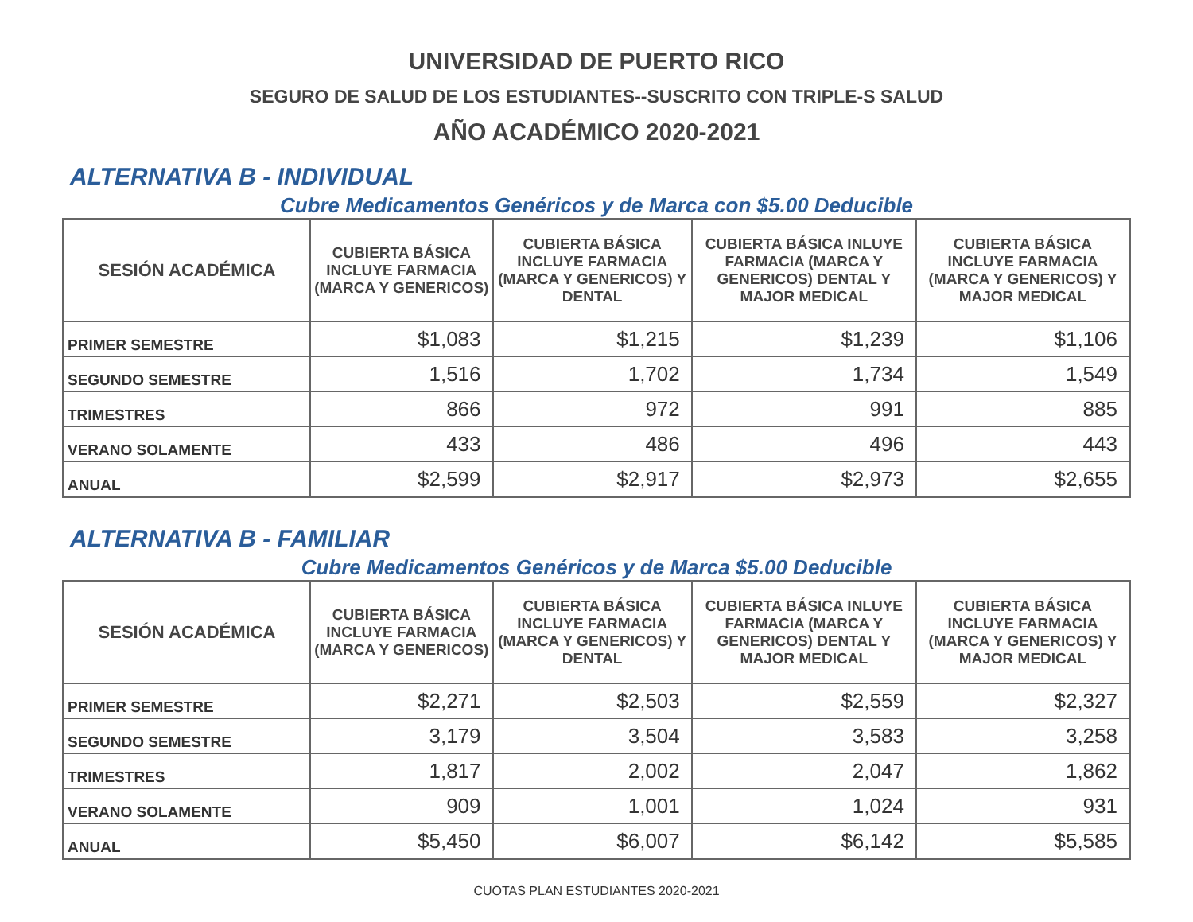UNIVERSIDAD DE PUERTO RICO
SEGURO DE SALUD DE LOS ESTUDIANTES--SUSCRITO CON TRIPLE-S SALUD
AÑO ACADÉMICO 2020-2021
ALTERNATIVA B - INDIVIDUAL
Cubre Medicamentos Genéricos y de Marca con $5.00 Deducible
| SESIÓN ACADÉMICA | CUBIERTA BÁSICA INCLUYE FARMACIA (MARCA Y GENERICOS) | CUBIERTA BÁSICA INCLUYE FARMACIA (MARCA Y GENERICOS) Y DENTAL | CUBIERTA BÁSICA INLUYE FARMACIA (MARCA Y GENERICOS) DENTAL Y MAJOR MEDICAL | CUBIERTA BÁSICA INCLUYE FARMACIA (MARCA Y GENERICOS) Y MAJOR MEDICAL |
| --- | --- | --- | --- | --- |
| PRIMER SEMESTRE | $1,083 | $1,215 | $1,239 | $1,106 |
| SEGUNDO SEMESTRE | 1,516 | 1,702 | 1,734 | 1,549 |
| TRIMESTRES | 866 | 972 | 991 | 885 |
| VERANO SOLAMENTE | 433 | 486 | 496 | 443 |
| ANUAL | $2,599 | $2,917 | $2,973 | $2,655 |
ALTERNATIVA B - FAMILIAR
Cubre Medicamentos Genéricos y de Marca $5.00 Deducible
| SESIÓN ACADÉMICA | CUBIERTA BÁSICA INCLUYE FARMACIA (MARCA Y GENERICOS) | CUBIERTA BÁSICA INCLUYE FARMACIA (MARCA Y GENERICOS) Y DENTAL | CUBIERTA BÁSICA INLUYE FARMACIA (MARCA Y GENERICOS) DENTAL Y MAJOR MEDICAL | CUBIERTA BÁSICA INCLUYE FARMACIA (MARCA Y GENERICOS) Y MAJOR MEDICAL |
| --- | --- | --- | --- | --- |
| PRIMER SEMESTRE | $2,271 | $2,503 | $2,559 | $2,327 |
| SEGUNDO SEMESTRE | 3,179 | 3,504 | 3,583 | 3,258 |
| TRIMESTRES | 1,817 | 2,002 | 2,047 | 1,862 |
| VERANO SOLAMENTE | 909 | 1,001 | 1,024 | 931 |
| ANUAL | $5,450 | $6,007 | $6,142 | $5,585 |
CUOTAS PLAN ESTUDIANTES 2020-2021